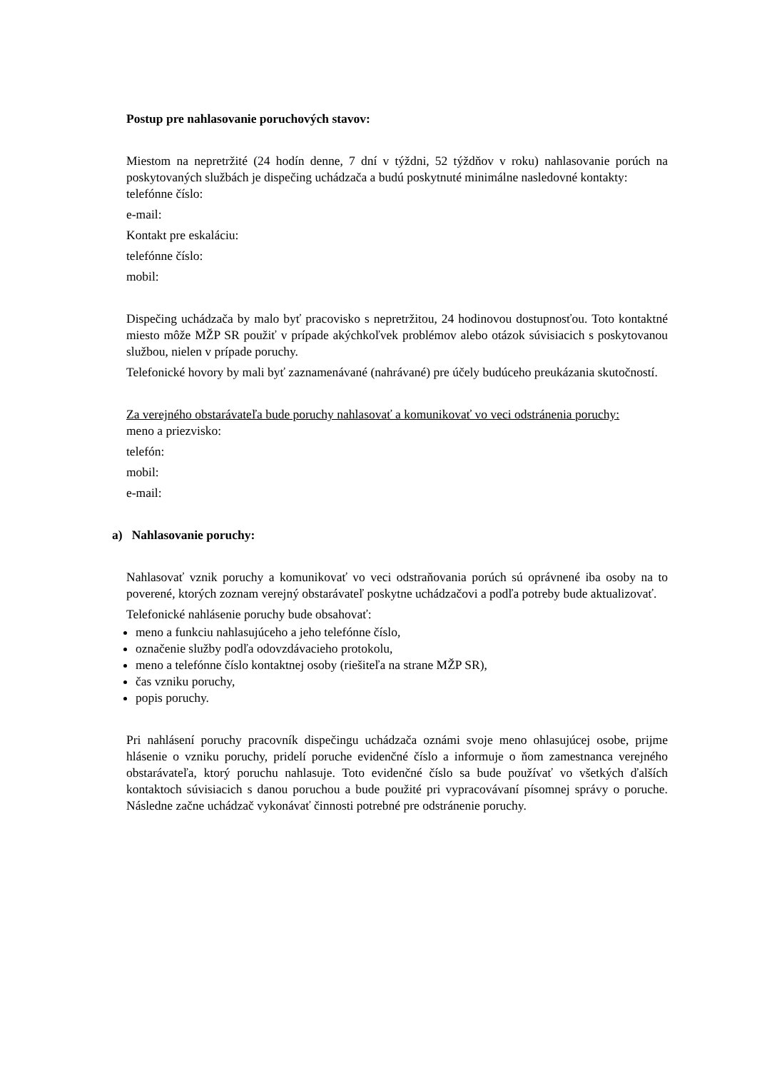Postup pre nahlasovanie poruchových stavov:
Miestom na nepretržité (24 hodín denne, 7 dní v týždni, 52 týždňov v roku) nahlasovanie porúch na poskytovaných službách je dispečing uchádzača a budú poskytnuté minimálne nasledovné kontakty:
telefónne číslo:
e-mail:
Kontakt pre eskaláciu:
telefónne číslo:
mobil:
Dispečing uchádzača by malo byť pracovisko s nepretržitou, 24 hodinovou dostupnosťou. Toto kontaktné miesto môže MŽP SR použiť v prípade akýchkoľvek problémov alebo otázok súvisiacich s poskytovanou službou, nielen v prípade poruchy.
Telefonické hovory by mali byť zaznamenávané (nahrávané) pre účely budúceho preukázania skutočností.
Za verejného obstarávateľa bude poruchy nahlasovať a komunikovať vo veci odstránenia poruchy:
meno a priezvisko:
telefón:
mobil:
e-mail:
a) Nahlasovanie poruchy:
Nahlasovať vznik poruchy a komunikovať vo veci odstraňovania porúch sú oprávnené iba osoby na to poverené, ktorých zoznam verejný obstarávateľ poskytne uchádzačovi a podľa potreby bude aktualizovať.
Telefonické nahlásenie poruchy bude obsahovať:
meno a funkciu nahlasujúceho a jeho telefónne číslo,
označenie služby podľa odovzdávacieho protokolu,
meno a telefónne číslo kontaktnej osoby (riešiteľa na strane MŽP SR),
čas vzniku poruchy,
popis poruchy.
Pri nahlásení poruchy pracovník dispečingu uchádzača oznámi svoje meno ohlasujúcej osobe, prijme hlásenie o vzniku poruchy, pridelí poruche evidenčné číslo a informuje o ňom zamestnanca verejného obstarávateľa, ktorý poruchu nahlasuje. Toto evidenčné číslo sa bude používať vo všetkých ďalších kontaktoch súvisiacich s danou poruchou a bude použité pri vypracovávaní písomnej správy o poruche. Následne začne uchádzač vykonávať činnosti potrebné pre odstránenie poruchy.